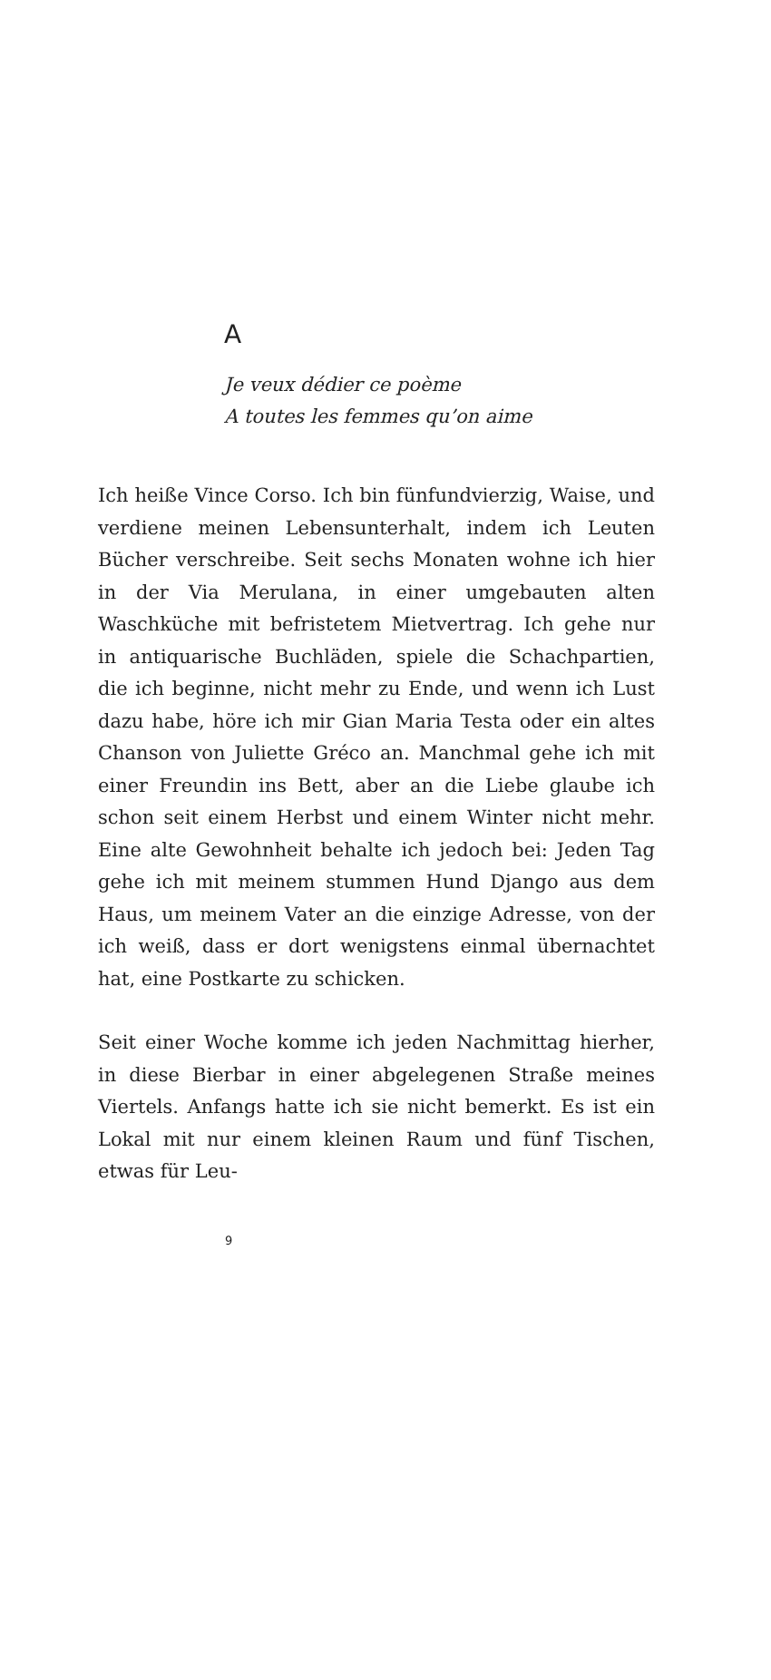A
Je veux dédier ce poème
A toutes les femmes qu’on aime
Ich heiße Vince Corso. Ich bin fünfundvierzig, Waise, und verdiene meinen Lebensunterhalt, indem ich Leuten Bücher verschreibe. Seit sechs Monaten wohne ich hier in der Via Merulana, in einer umgebauten alten Waschküche mit befristetem Mietvertrag. Ich gehe nur in antiquarische Buchläden, spiele die Schachpartien, die ich beginne, nicht mehr zu Ende, und wenn ich Lust dazu habe, höre ich mir Gian Maria Testa oder ein altes Chanson von Juliette Gréco an. Manchmal gehe ich mit einer Freundin ins Bett, aber an die Liebe glaube ich schon seit einem Herbst und einem Winter nicht mehr. Eine alte Gewohnheit behalte ich jedoch bei: Jeden Tag gehe ich mit meinem stummen Hund Django aus dem Haus, um meinem Vater an die einzige Adresse, von der ich weiß, dass er dort wenigstens einmal übernachtet hat, eine Postkarte zu schicken.
Seit einer Woche komme ich jeden Nachmittag hierher, in diese Bierbar in einer abgelegenen Straße meines Viertels. Anfangs hatte ich sie nicht bemerkt. Es ist ein Lokal mit nur einem kleinen Raum und fünf Tischen, etwas für Leu-
9